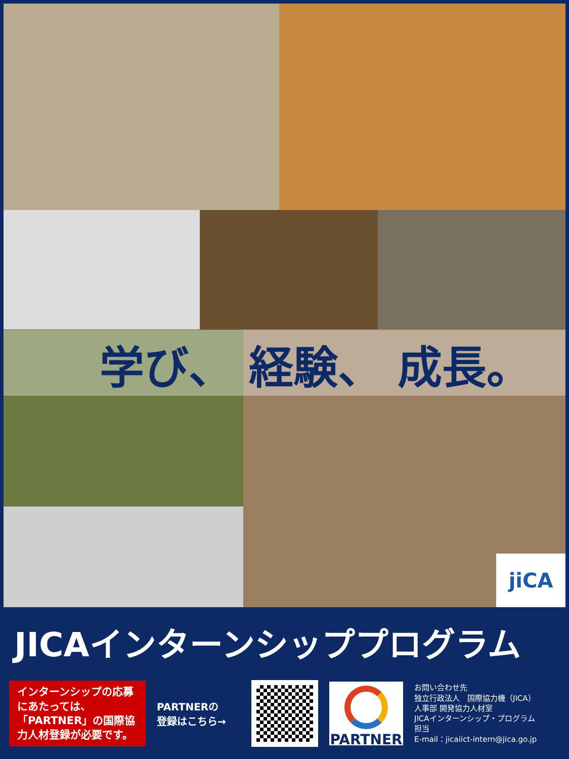学び、 経験、 成長。
jiCA
JICAインターンシッププログラム
インターンシップの応募にあたっては、「PARTNER」の国際協力人材登録が必要です。
PARTNERの
登録はこちら→
PARTNER
お問い合わせ先
独立行政法人　国際協力機（JICA）
人事部 開発協力人材室
JICAインターンシップ・プログラム
担当
E-mail：jicaiict-intern@jica.go.jp